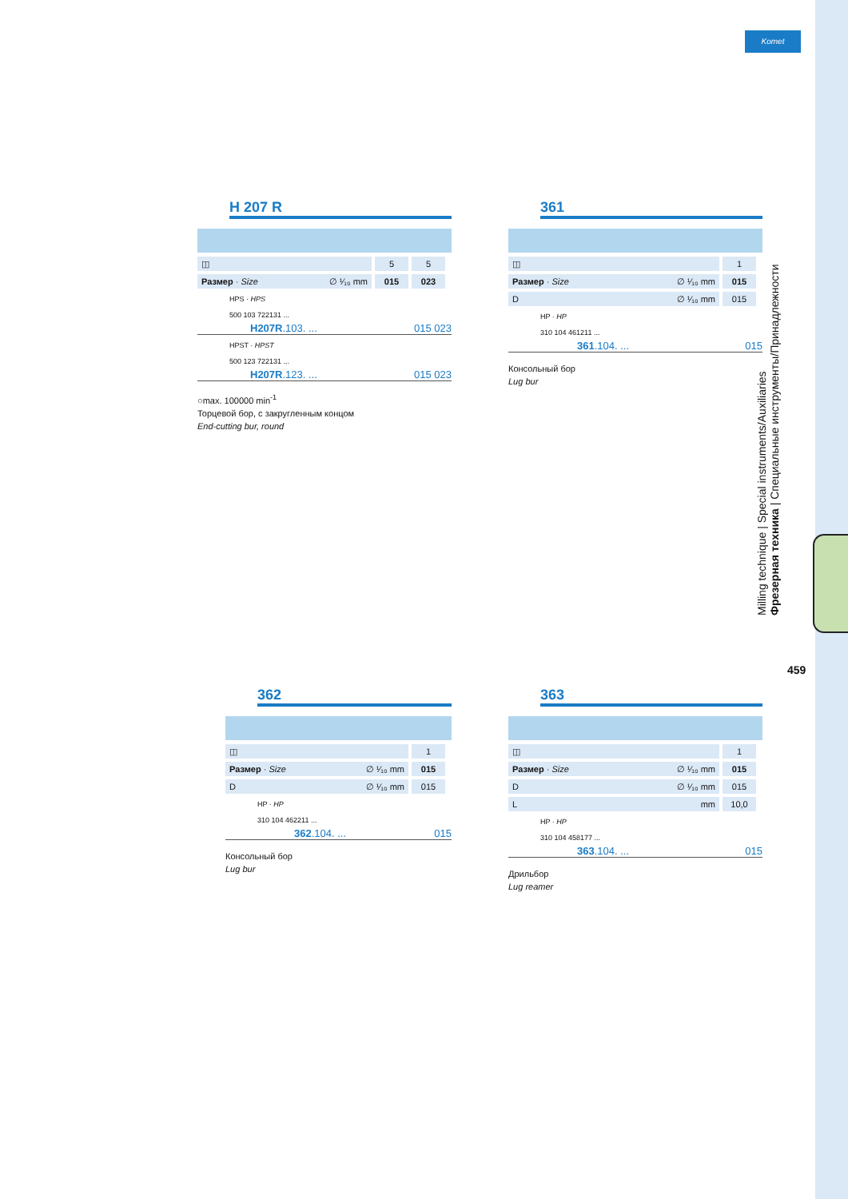Komet
Milling technique | Special instruments/Auxiliaries
Фрезерная техника | Специальные инструменты/Принадлежности
459
H 207 R
| ◫ | 5 | 5 |
| Размер · Size ∅ ¹⁄₁₀ mm | 015 | 023 |
HPS · HPS
500 103 722131 ...
H207R.103. ... 015 023
HPST · HPST
500 123 722131 ...
H207R.123. ... 015 023
○max. 100000 min<sup>-1</sup>
Торцевой бор, с закругленным концом
End-cutting bur, round
361
| ◫ | 1 |
| Размер · Size ∅ ¹⁄₁₀ mm | 015 |
| D ∅ ¹⁄₁₀ mm | 015 |
HP · HP
310 104 461211 ...
361.104. ... 015
Консольный бор
Lug bur
362
| ◫ | 1 |
| Размер · Size ∅ ¹⁄₁₀ mm | 015 |
| D ∅ ¹⁄₁₀ mm | 015 |
HP · HP
310 104 462211 ...
362.104. ... 015
Консольный бор
Lug bur
363
| ◫ | 1 |
| Размер · Size ∅ ¹⁄₁₀ mm | 015 |
| D ∅ ¹⁄₁₀ mm | 015 |
| L mm | 10,0 |
HP · HP
310 104 458177 ...
363.104. ... 015
Дрильбор
Lug reamer